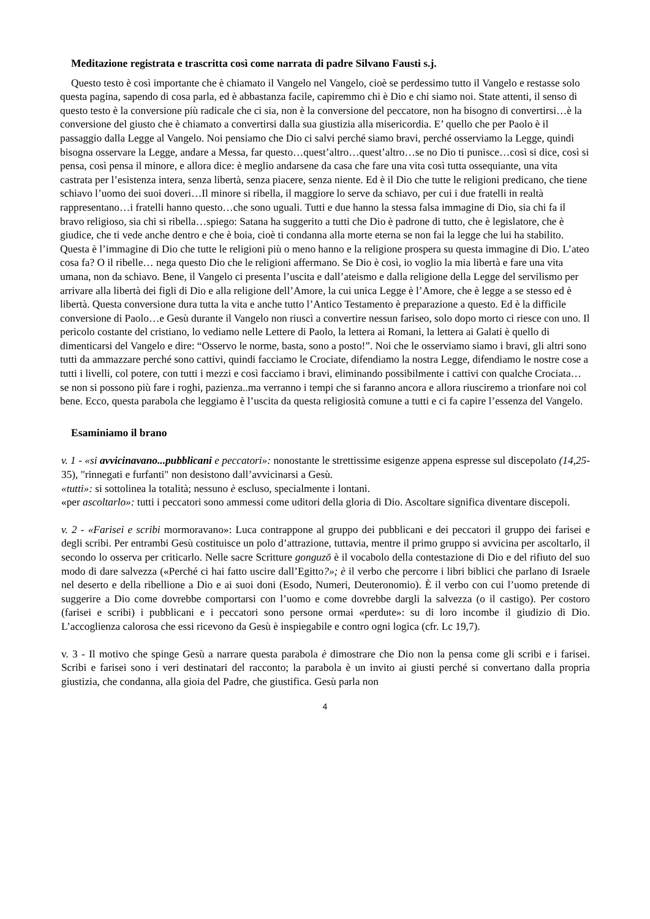Meditazione registrata e trascritta così come narrata di padre Silvano Fausti s.j.
Questo testo è così importante che è chiamato il Vangelo nel Vangelo, cioè se perdessimo tutto il Vangelo e restasse solo questa pagina, sapendo di cosa parla, ed è abbastanza facile, capiremmo chi è Dio e chi siamo noi. State attenti, il senso di questo testo è la conversione più radicale che ci sia, non è la conversione del peccatore, non ha bisogno di convertirsi…è la conversione del giusto che è chiamato a convertirsi dalla sua giustizia alla misericordia. E’ quello che per Paolo è il passaggio dalla Legge al Vangelo. Noi pensiamo che Dio ci salvi perché siamo bravi, perché osserviamo la Legge, quindi bisogna osservare la Legge, andare a Messa, far questo…quest’altro…quest’altro…se no Dio ti punisce…così si dice, così si pensa, così pensa il minore, e allora dice: è meglio andarsene da casa che fare una vita così tutta ossequiante, una vita castrata per l’esistenza intera, senza libertà, senza piacere, senza niente. Ed è il Dio che tutte le religioni predicano, che tiene schiavo l’uomo dei suoi doveri…Il minore si ribella, il maggiore lo serve da schiavo, per cui i due fratelli in realtà rappresentano…i fratelli hanno questo…che sono uguali. Tutti e due hanno la stessa falsa immagine di Dio, sia chi fa il bravo religioso, sia chi si ribella…spiego: Satana ha suggerito a tutti che Dio è padrone di tutto, che è legislatore, che è giudice, che ti vede anche dentro e che è boia, cioè ti condanna alla morte eterna se non fai la legge che lui ha stabilito. Questa è l’immagine di Dio che tutte le religioni più o meno hanno e la religione prospera su questa immagine di Dio. L’ateo cosa fa? O il ribelle… nega questo Dio che le religioni affermano. Se Dio è così, io voglio la mia libertà e fare una vita umana, non da schiavo. Bene, il Vangelo ci presenta l’uscita e dall’ateismo e dalla religione della Legge del servilismo per arrivare alla libertà dei figli di Dio e alla religione dell’Amore, la cui unica Legge è l’Amore, che è legge a se stesso ed è libertà. Questa conversione dura tutta la vita e anche tutto l’Antico Testamento è preparazione a questo. Ed è la difficile conversione di Paolo…e Gesù durante il Vangelo non riuscì a convertire nessun fariseo, solo dopo morto ci riesce con uno. Il pericolo costante del cristiano, lo vediamo nelle Lettere di Paolo, la lettera ai Romani, la lettera ai Galati è quello di dimenticarsi del Vangelo e dire: “Osservo le norme, basta, sono a posto!”. Noi che le osserviamo siamo i bravi, gli altri sono tutti da ammazzare perché sono cattivi, quindi facciamo le Crociate, difendiamo la nostra Legge, difendiamo le nostre cose a tutti i livelli, col potere, con tutti i mezzi e così facciamo i bravi, eliminando possibilmente i cattivi con qualche Crociata…se non si possono più fare i roghi, pazienza..ma verranno i tempi che si faranno ancora e allora riusciremo a trionfare noi col bene. Ecco, questa parabola che leggiamo è l’uscita da questa religiosità comune a tutti e ci fa capire l’essenza del Vangelo.
Esaminiamo il brano
v. 1 - «si avvicinavano...pubblicani e peccatori»: nonostante le strettissime esigenze appena espresse sul discepolato (14,25-35), "rinnegati e furfanti" non desistono dall’avvicinarsi a Gesù.
«tutti»: si sottolinea la totalità; nessuno è escluso, specialmente i lontani.
«per ascoltarlo»: tutti i peccatori sono ammessi come uditori della gloria di Dio. Ascoltare significa diventare discepoli.
v. 2 - «Farisei e scribi mormoravano»: Luca contrappone al gruppo dei pubblicani e dei peccatori il gruppo dei farisei e degli scribi. Per entrambi Gesù costituisce un polo d’attrazione, tuttavia, mentre il primo gruppo si avvicina per ascoltarlo, il secondo lo osserva per criticarlo. Nelle sacre Scritture gonguzō è il vocabolo della contestazione di Dio e del rifiuto del suo modo di dare salvezza («Perché ci hai fatto uscire dall’Egitto?»; è il verbo che percorre i libri biblici che parlano di Israele nel deserto e della ribellione a Dio e ai suoi doni (Esodo, Numeri, Deuteronomio). È il verbo con cui l’uomo pretende di suggerire a Dio come dovrebbe comportarsi con l’uomo e come dovrebbe dargli la salvezza (o il castigo). Per costoro (farisei e scribi) i pubblicani e i peccatori sono persone ormai «perdute»: su di loro incombe il giudizio di Dio. L’accoglienza calorosa che essi ricevono da Gesù è inspiegabile e contro ogni logica (cfr. Lc 19,7).
v. 3 - Il motivo che spinge Gesù a narrare questa parabola è dimostrare che Dio non la pensa come gli scribi e i farisei. Scribi e farisei sono i veri destinatari del racconto; la parabola è un invito ai giusti perché si convertano dalla propria giustizia, che condanna, alla gioia del Padre, che giustifica. Gesù parla non
4